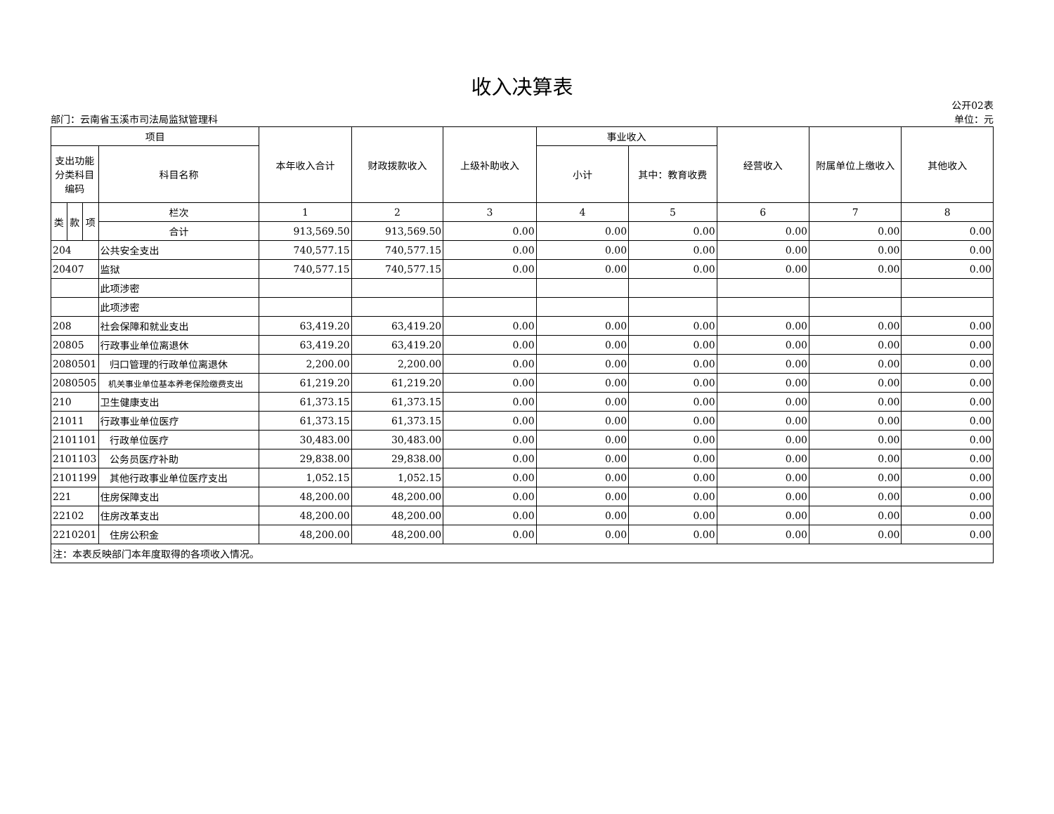收入决算表
公开02表
部门：云南省玉溪市司法局监狱管理科 单位：元
| 项目 | | | | 本年收入合计 | 财政拨款收入 | 上级补助收入 | 事业收入 | | 经营收入 | 附属单位上缴收入 | 其他收入 |
| --- | --- | --- | --- | --- | --- | --- | --- | --- | --- | --- | --- |
| 支出功能分类科目编码 | | | 科目名称 | | | | 小计 | 其中：教育收费 | | | |
| 类 | 款 | 项 | 栏次 | 1 | 2 | 3 | 4 | 5 | 6 | 7 | 8 |
| | | | 合计 | 913,569.50 | 913,569.50 | 0.00 | 0.00 | 0.00 | 0.00 | 0.00 | 0.00 |
| 204 | | | 公共安全支出 | 740,577.15 | 740,577.15 | 0.00 | 0.00 | 0.00 | 0.00 | 0.00 | 0.00 |
| 20407 | | | 监狱 | 740,577.15 | 740,577.15 | 0.00 | 0.00 | 0.00 | 0.00 | 0.00 | 0.00 |
| | | | 此项涉密 | | | | | | | | |
| | | | 此项涉密 | | | | | | | | |
| 208 | | | 社会保障和就业支出 | 63,419.20 | 63,419.20 | 0.00 | 0.00 | 0.00 | 0.00 | 0.00 | 0.00 |
| 20805 | | | 行政事业单位离退休 | 63,419.20 | 63,419.20 | 0.00 | 0.00 | 0.00 | 0.00 | 0.00 | 0.00 |
| 2080501 | | | 归口管理的行政单位离退休 | 2,200.00 | 2,200.00 | 0.00 | 0.00 | 0.00 | 0.00 | 0.00 | 0.00 |
| 2080505 | | | 机关事业单位基本养老保险缴费支出 | 61,219.20 | 61,219.20 | 0.00 | 0.00 | 0.00 | 0.00 | 0.00 | 0.00 |
| 210 | | | 卫生健康支出 | 61,373.15 | 61,373.15 | 0.00 | 0.00 | 0.00 | 0.00 | 0.00 | 0.00 |
| 21011 | | | 行政事业单位医疗 | 61,373.15 | 61,373.15 | 0.00 | 0.00 | 0.00 | 0.00 | 0.00 | 0.00 |
| 2101101 | | | 行政单位医疗 | 30,483.00 | 30,483.00 | 0.00 | 0.00 | 0.00 | 0.00 | 0.00 | 0.00 |
| 2101103 | | | 公务员医疗补助 | 29,838.00 | 29,838.00 | 0.00 | 0.00 | 0.00 | 0.00 | 0.00 | 0.00 |
| 2101199 | | | 其他行政事业单位医疗支出 | 1,052.15 | 1,052.15 | 0.00 | 0.00 | 0.00 | 0.00 | 0.00 | 0.00 |
| 221 | | | 住房保障支出 | 48,200.00 | 48,200.00 | 0.00 | 0.00 | 0.00 | 0.00 | 0.00 | 0.00 |
| 22102 | | | 住房改革支出 | 48,200.00 | 48,200.00 | 0.00 | 0.00 | 0.00 | 0.00 | 0.00 | 0.00 |
| 2210201 | | | 住房公积金 | 48,200.00 | 48,200.00 | 0.00 | 0.00 | 0.00 | 0.00 | 0.00 | 0.00 |
| 注：本表反映部门本年度取得的各项收入情况。 | | | | | | | | | | | |